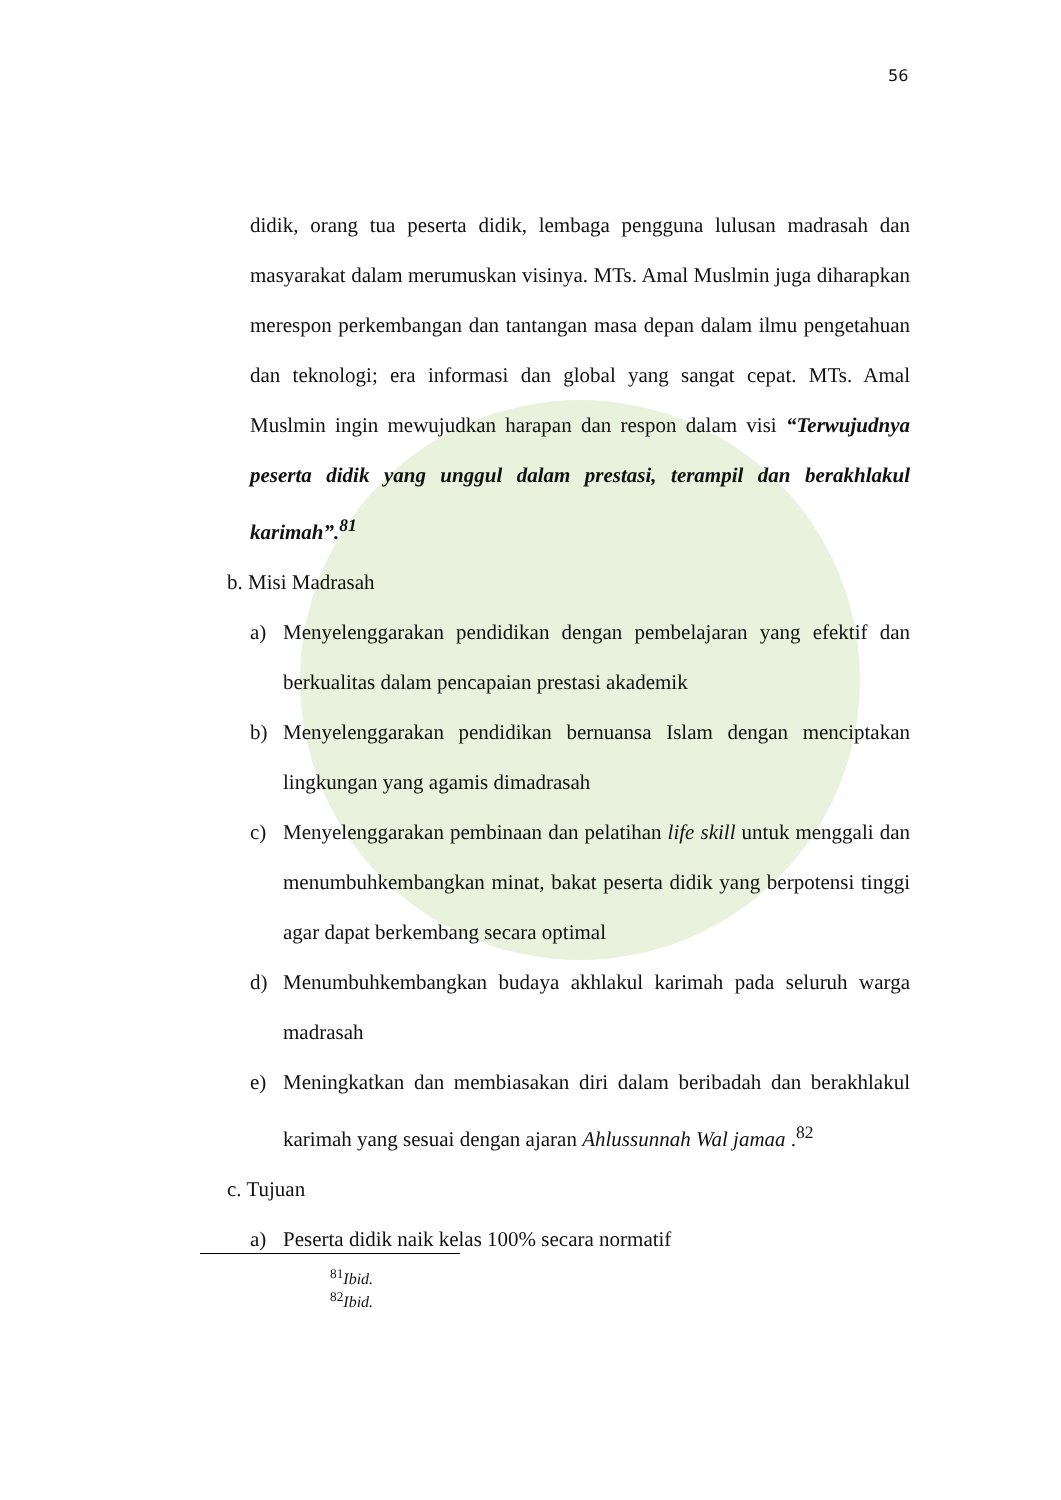56
didik, orang tua peserta didik, lembaga pengguna lulusan madrasah dan masyarakat dalam merumuskan visinya. MTs. Amal Muslmin juga diharapkan merespon perkembangan dan tantangan masa depan dalam ilmu pengetahuan dan teknologi; era informasi dan global yang sangat cepat. MTs. Amal Muslmin ingin mewujudkan harapan dan respon dalam visi “Terwujudnya peserta didik yang unggul dalam prestasi, terampil dan berakhlakul karimah”.<sup>81</sup>
b. Misi Madrasah
a) Menyelenggarakan pendidikan dengan pembelajaran yang efektif dan berkualitas dalam pencapaian prestasi akademik
b) Menyelenggarakan pendidikan bernuansa Islam dengan menciptakan lingkungan yang agamis dimadrasah
c) Menyelenggarakan pembinaan dan pelatihan life skill untuk menggali dan menumbuhkembangkan minat, bakat peserta didik yang berpotensi tinggi agar dapat berkembang secara optimal
d) Menumbuhkembangkan budaya akhlakul karimah pada seluruh warga madrasah
e) Meningkatkan dan membiasakan diri dalam beribadah dan berakhlakul karimah yang sesuai dengan ajaran Ahlussunnah Wal jamaa .<sup>82</sup>
c. Tujuan
a) Peserta didik naik kelas 100% secara normatif
<sup>81</sup> Ibid.
<sup>82</sup> Ibid.